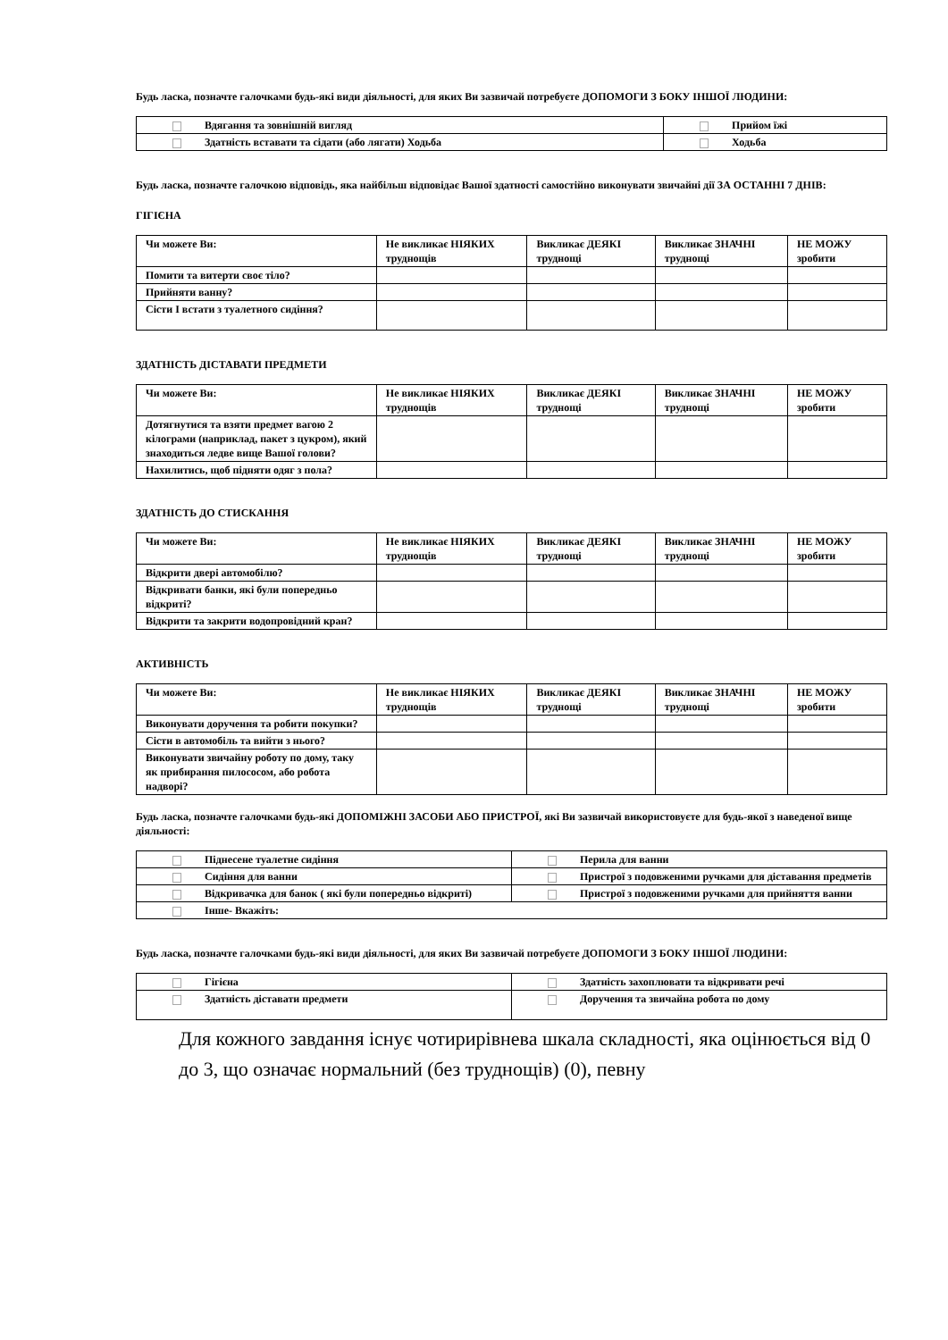Будь ласка, позначте галочками будь-які види діяльності, для яких Ви зазвичай потребуєте ДОПОМОГИ З БОКУ ІНШОЇ ЛЮДИНИ:
| Вдягання та зовнішній вигляд | Прийом їжі |
| Здатність вставати та сідати (або лягати) Ходьба | Ходьба |
Будь ласка, позначте галочкою відповідь, яка найбільш відповідає Вашої здатності самостійно виконувати звичайні дії ЗА ОСТАННІ 7 ДНІВ:
ГІГІЄНА
| Чи можете Ви: | Не викликає НІЯКИХ труднощів | Викликає ДЕЯКІ труднощі | Викликає ЗНАЧНІ труднощі | НЕ МОЖУ зробити |
| --- | --- | --- | --- | --- |
| Помити та витерти своє тіло? | | | | |
| Прийняти ванну? | | | | |
| Сісти І встати з туалетного сидіння? | | | | |
ЗДАТНІСТЬ ДІСТАВАТИ ПРЕДМЕТИ
| Чи можете Ви: | Не викликає НІЯКИХ труднощів | Викликає ДЕЯКІ труднощі | Викликає ЗНАЧНІ труднощі | НЕ МОЖУ зробити |
| --- | --- | --- | --- | --- |
| Дотягнутися та взяти предмет вагою 2 кілограми (наприклад, пакет з цукром), який знаходиться ледве вище Вашої голови? | | | | |
| Нахилитись, щоб підняти одяг з пола? | | | | |
ЗДАТНІСТЬ ДО СТИСКАННЯ
| Чи можете Ви: | Не викликає НІЯКИХ труднощів | Викликає ДЕЯКІ труднощі | Викликає ЗНАЧНІ труднощі | НЕ МОЖУ зробити |
| --- | --- | --- | --- | --- |
| Відкрити двері автомобілю? | | | | |
| Відкривати банки, які були попередньо відкриті? | | | | |
| Відкрити та закрити водопровідний кран? | | | | |
АКТИВНІСТЬ
| Чи можете Ви: | Не викликає НІЯКИХ труднощів | Викликає ДЕЯКІ труднощі | Викликає ЗНАЧНІ труднощі | НЕ МОЖУ зробити |
| --- | --- | --- | --- | --- |
| Виконувати доручення та робити покупки? | | | | |
| Сісти в автомобіль та вийти з нього? | | | | |
| Виконувати звичайну роботу по дому, таку як прибирання пилососом, або робота надворі? | | | | |
Будь ласка, позначте галочками будь-які ДОПОМІЖНІ ЗАСОБИ АБО ПРИСТРОЇ, які Ви зазвичай використовуєте для будь-якої з наведеної вище діяльності:
| Піднесене туалетне сидіння | Перила для ванни |
| Сидіння для ванни | Пристрої з подовженими ручками для діставання предметів |
| Відкривачка для банок ( які були попередньо відкриті) | Пристрої з подовженими ручками для прийняття ванни |
| Інше- Вкажіть: | |
Будь ласка, позначте галочками будь-які види діяльності, для яких Ви зазвичай потребуєте ДОПОМОГИ З БОКУ ІНШОЇ ЛЮДИНИ:
| Гігієна | Здатність захоплювати та відкривати речі |
| Здатність діставати предмети | Доручення та звичайна робота по дому |
Для кожного завдання існує чотирирівнева шкала складності, яка оцінюється від 0 до 3, що означає нормальний (без труднощів) (0), певну